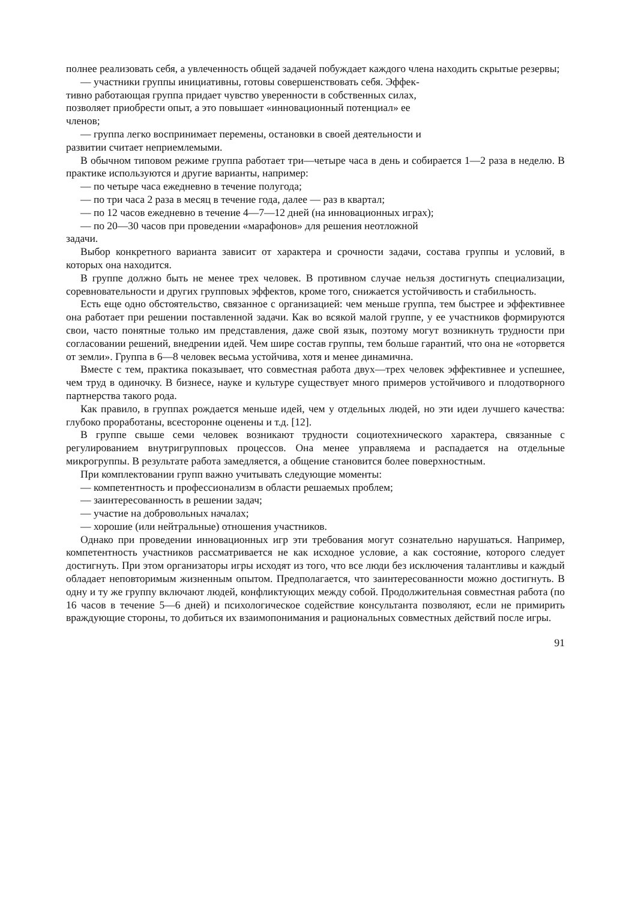полнее реализовать себя, а увлеченность общей задачей побуждает каждого члена находить скрытые резервы;
— участники группы инициативны, готовы совершенствовать себя. Эффек-
тивно работающая группа придает чувство уверенности в собственных силах,
позволяет приобрести опыт, а это повышает «инновационный потенциал» ее
членов;
— группа легко воспринимает перемены, остановки в своей деятельности и
развитии считает неприемлемыми.
В обычном типовом режиме группа работает три—четыре часа в день и собирается 1—2 раза в неделю. В практике используются и другие варианты, например:
— по четыре часа ежедневно в течение полугода;
— по три часа 2 раза в месяц в течение года, далее — раз в квартал;
— по 12 часов ежедневно в течение 4—7—12 дней (на инновационных играх);
— по 20—30 часов при проведении «марафонов» для решения неотложной
задачи.
Выбор конкретного варианта зависит от характера и срочности задачи, состава группы и условий, в которых она находится.
В группе должно быть не менее трех человек. В противном случае нельзя достигнуть специализации, соревновательности и других групповых эффектов, кроме того, снижается устойчивость и стабильность.
Есть еще одно обстоятельство, связанное с организацией: чем меньше группа, тем быстрее и эффективнее она работает при решении поставленной задачи. Как во всякой малой группе, у ее участников формируются свои, часто понятные только им представления, даже свой язык, поэтому могут возникнуть трудности при согласовании решений, внедрении идей. Чем шире состав группы, тем больше гарантий, что она не «оторвется от земли». Группа в 6—8 человек весьма устойчива, хотя и менее динамична.
Вместе с тем, практика показывает, что совместная работа двух—трех человек эффективнее и успешнее, чем труд в одиночку. В бизнесе, науке и культуре существует много примеров устойчивого и плодотворного партнерства такого рода.
Как правило, в группах рождается меньше идей, чем у отдельных людей, но эти идеи лучшего качества: глубоко проработаны, всесторонне оценены и т.д. [12].
В группе свыше семи человек возникают трудности социотехнического характера, связанные с регулированием внутригрупповых процессов. Она менее управляема и распадается на отдельные микрогруппы. В результате работа замедляется, а общение становится более поверхностным.
При комплектовании групп важно учитывать следующие моменты:
— компетентность и профессионализм в области решаемых проблем;
— заинтересованность в решении задач;
— участие на добровольных началах;
— хорошие (или нейтральные) отношения участников.
Однако при проведении инновационных игр эти требования могут сознательно нарушаться. Например, компетентность участников рассматривается не как исходное условие, а как состояние, которого следует достигнуть. При этом организаторы игры исходят из того, что все люди без исключения талантливы и каждый обладает неповторимым жизненным опытом. Предполагается, что заинтересованности можно достигнуть. В одну и ту же группу включают людей, конфликтующих между собой. Продолжительная совместная работа (по 16 часов в течение 5—6 дней) и психологическое содействие консультанта позволяют, если не примирить враждующие стороны, то добиться их взаимопонимания и рациональных совместных действий после игры.
91